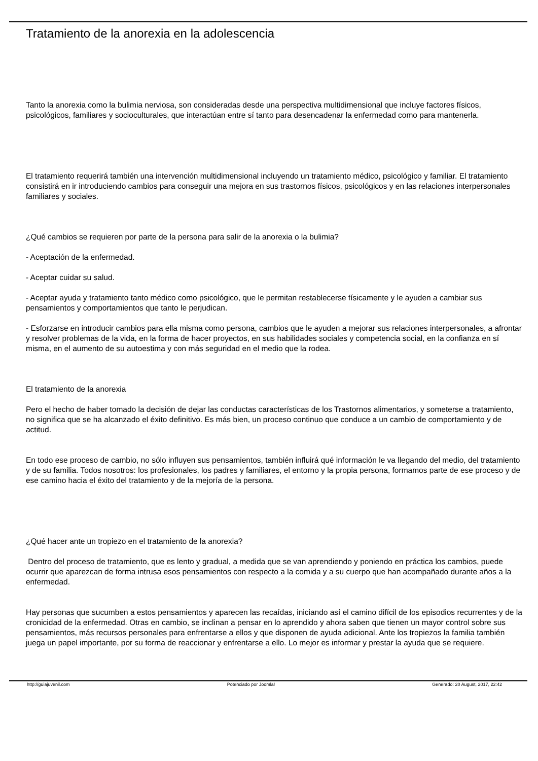Tratamiento de la anorexia en la adolescencia
Tanto la anorexia como la bulimia nerviosa, son consideradas desde una perspectiva multidimensional que incluye factores físicos, psicológicos, familiares y socioculturales, que interactúan entre sí tanto para desencadenar la enfermedad como para mantenerla.
El tratamiento requerirá también una intervención multidimensional incluyendo un tratamiento médico, psicológico y familiar. El tratamiento consistirá en ir introduciendo cambios para conseguir una mejora en sus trastornos físicos, psicológicos y en las relaciones interpersonales familiares y sociales.
¿Qué cambios se requieren por parte de la persona para salir de la anorexia o la bulimia?
- Aceptación de la enfermedad.
- Aceptar cuidar su salud.
- Aceptar ayuda y tratamiento tanto médico como psicológico, que le permitan restablecerse físicamente y le ayuden a cambiar sus pensamientos y comportamientos que tanto le perjudican.
- Esforzarse en introducir cambios para ella misma como persona, cambios que le ayuden a mejorar sus relaciones interpersonales, a afrontar y resolver problemas de la vida, en la forma de hacer proyectos, en sus habilidades sociales y competencia social, en la confianza en sí misma, en el aumento de su autoestima y con más seguridad en el medio que la rodea.
El tratamiento de la anorexia
Pero el hecho de haber tomado la decisión de dejar las conductas características de los Trastornos alimentarios, y someterse a tratamiento, no significa que se ha alcanzado el éxito definitivo. Es más bien, un proceso continuo que conduce a un cambio de comportamiento y de actitud.
En todo ese proceso de cambio, no sólo influyen sus pensamientos, también influirá qué información le va llegando del medio, del tratamiento y de su familia. Todos nosotros: los profesionales, los padres y familiares, el entorno y la propia persona, formamos parte de ese proceso y de ese camino hacia el éxito del tratamiento y de la mejoría de la persona.
¿Qué hacer ante un tropiezo en el tratamiento de la anorexia?
Dentro del proceso de tratamiento, que es lento y gradual, a medida que se van aprendiendo y poniendo en práctica los cambios, puede ocurrir que aparezcan de forma intrusa esos pensamientos con respecto a la comida y a su cuerpo que han acompañado durante años a la enfermedad.
Hay personas que sucumben a estos pensamientos y aparecen las recaídas, iniciando así el camino difícil de los episodios recurrentes y de la cronicidad de la enfermedad. Otras en cambio, se inclinan a pensar en lo aprendido y ahora saben que tienen un mayor control sobre sus pensamientos, más recursos personales para enfrentarse a ellos y que disponen de ayuda adicional. Ante los tropiezos la familia también juega un papel importante, por su forma de reaccionar y enfrentarse a ello. Lo mejor es informar y prestar la ayuda que se requiere.
http://guiajuvenil.com Potenciado por Joomla! Generado: 20 August, 2017, 22:42